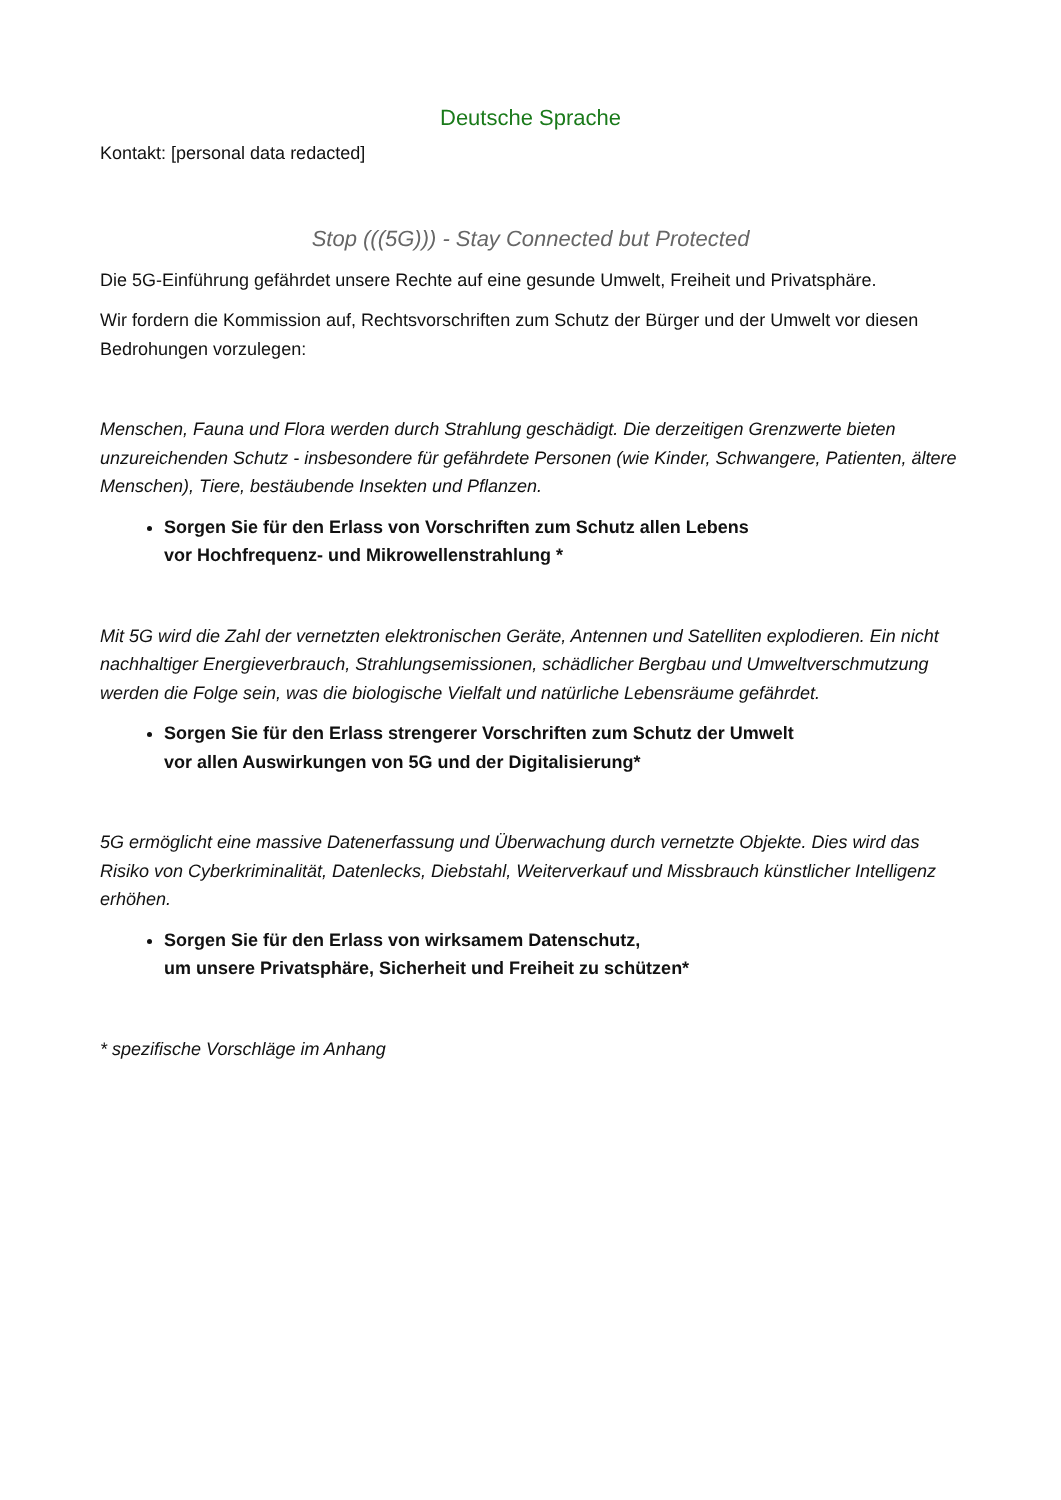Deutsche Sprache
Kontakt: [personal data redacted]
Stop (((5G))) - Stay Connected but Protected
Die 5G-Einführung gefährdet unsere Rechte auf eine gesunde Umwelt, Freiheit und Privatsphäre.
Wir fordern die Kommission auf, Rechtsvorschriften zum Schutz der Bürger und der Umwelt vor diesen Bedrohungen vorzulegen:
Menschen, Fauna und Flora werden durch Strahlung geschädigt. Die derzeitigen Grenzwerte bieten unzureichenden Schutz - insbesondere für gefährdete Personen (wie Kinder, Schwangere, Patienten, ältere Menschen), Tiere, bestäubende Insekten und Pflanzen.
Sorgen Sie für den Erlass von Vorschriften zum Schutz allen Lebens
vor Hochfrequenz- und Mikrowellenstrahlung *
Mit 5G wird die Zahl der vernetzten elektronischen Geräte, Antennen und Satelliten explodieren. Ein nicht nachhaltiger Energieverbrauch, Strahlungsemissionen, schädlicher Bergbau und Umweltverschmutzung werden die Folge sein, was die biologische Vielfalt und natürliche Lebensräume gefährdet.
Sorgen Sie für den Erlass strengerer Vorschriften zum Schutz der Umwelt
vor allen Auswirkungen von 5G und der Digitalisierung*
5G ermöglicht eine massive Datenerfassung und Überwachung durch vernetzte Objekte. Dies wird das Risiko von Cyberkriminalität, Datenlecks, Diebstahl, Weiterverkauf und Missbrauch künstlicher Intelligenz erhöhen.
Sorgen Sie für den Erlass von wirksamem Datenschutz,
um unsere Privatsphäre, Sicherheit und Freiheit zu schützen*
* spezifische Vorschläge im Anhang